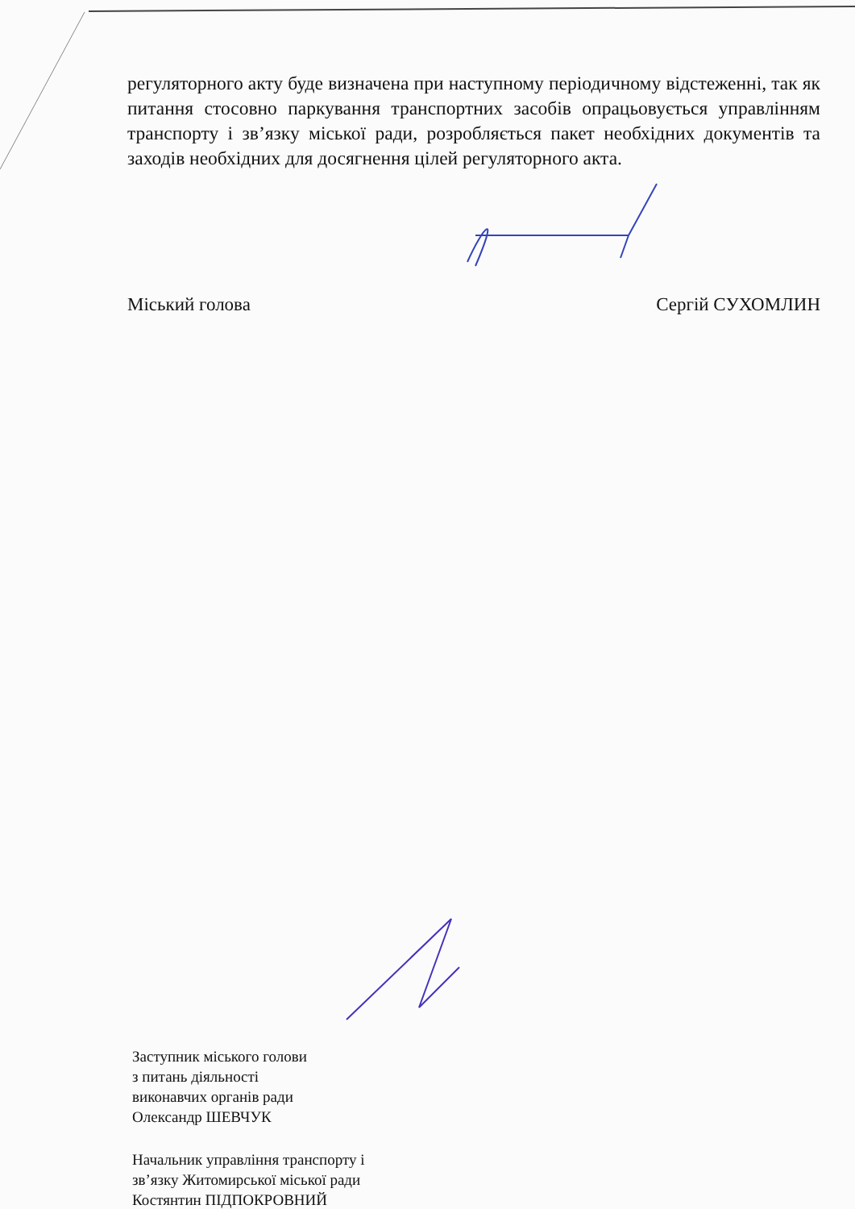регуляторного акту буде визначена при наступному періодичному відстеженні, так як питання стосовно паркування транспортних засобів опрацьовується управлінням транспорту і зв’язку міської ради, розробляється пакет необхідних документів та заходів необхідних для досягнення цілей регуляторного акта.
Міський голова Сергій СУХОМЛИН
Заступник міського голови
з питань діяльності
виконавчих органів ради
Олександр ШЕВЧУК
Начальник управління транспорту і
зв’язку Житомирської міської ради
Костянтин ПІДПОКРОВНИЙ